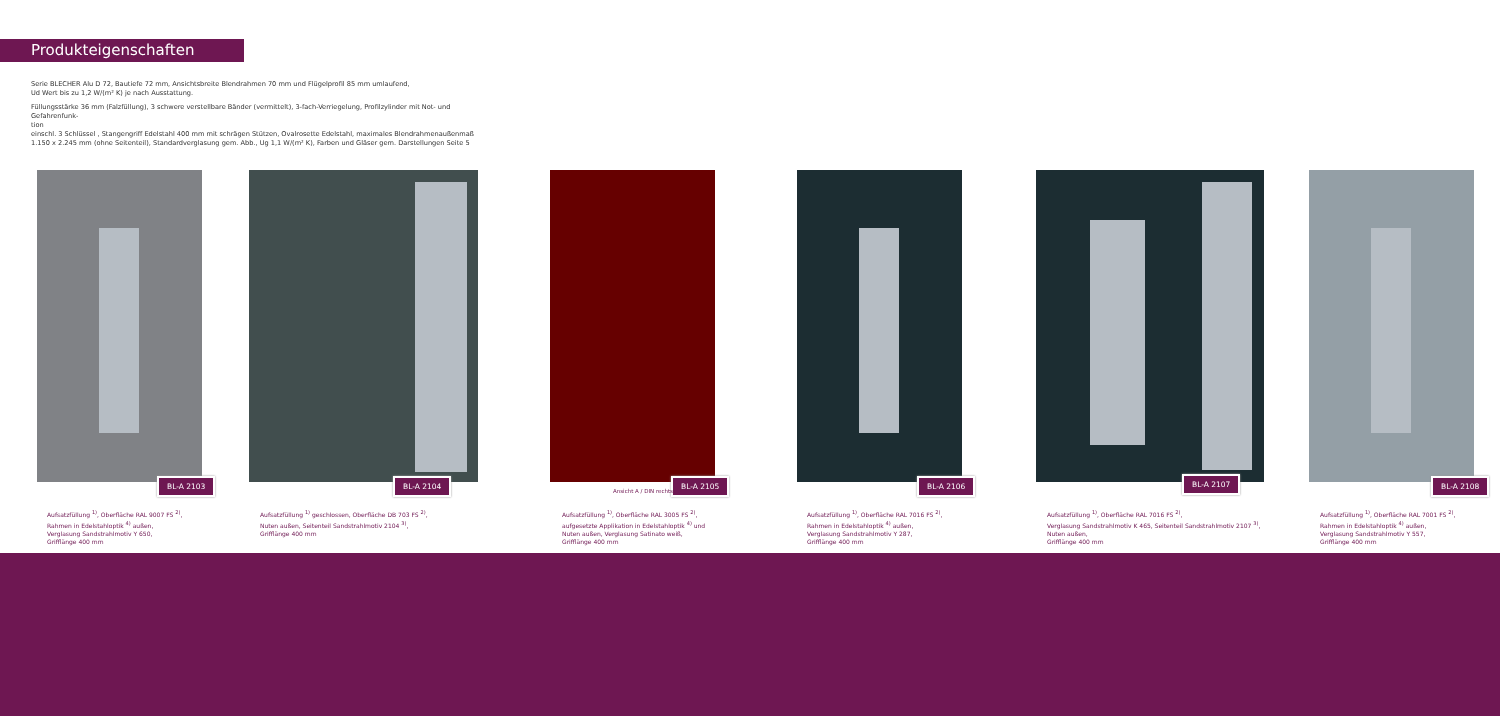Produkteigenschaften
Serie BLECHER Alu D 72, Bautiefe 72 mm, Ansichtsbreite Blendrahmen 70 mm und Flügelprofil 85 mm umlaufend,
Ud Wert bis zu 1,2 W/(m² K) je nach Ausstattung.
Füllungsstärke 36 mm (Falzfüllung), 3 schwere verstellbare Bänder (vermittelt), 3-fach-Verriegelung, Profilzylinder mit Not- und Gefahrenfunk-
tion
einschl. 3 Schlüssel , Stangengriff Edelstahl 400 mm mit schrägen Stützen, Ovalrosette Edelstahl, maximales Blendrahmenaußenmaß
1.150 x 2.245 mm (ohne Seitenteil), Standardverglasung gem. Abb., Ug 1,1 W/(m² K), Farben und Gläser gem. Darstellungen Seite 5
BL-A 2103
Aufsatzfüllung <sup>1)</sup>, Oberfläche RAL 9007 FS <sup>2)</sup>,
Rahmen in Edelstahloptik <sup>4)</sup> außen,
Verglasung Sandstrahlmotiv Y 650,
Grifflänge 400 mm
BL-A 2104
Aufsatzfüllung <sup>1)</sup> geschlossen, Oberfläche DB 703 FS <sup>2)</sup>,
Nuten außen, Seitenteil Sandstrahlmotiv 2104 <sup>3)</sup>,
Grifflänge 400 mm
BL-A 2105
Ansicht A / DIN rechts
Aufsatzfüllung <sup>1)</sup>, Oberfläche RAL 3005 FS <sup>2)</sup>,
aufgesetzte Applikation in Edelstahloptik <sup>4)</sup> und
Nuten außen, Verglasung Satinato weiß,
Grifflänge 400 mm
BL-A 2106
Aufsatzfüllung <sup>1)</sup>, Oberfläche RAL 7016 FS <sup>2)</sup>,
Rahmen in Edelstahloptik <sup>4)</sup> außen,
Verglasung Sandstrahlmotiv Y 287,
Grifflänge 400 mm
BL-A 2107
Aufsatzfüllung <sup>1)</sup>, Oberfläche RAL 7016 FS <sup>2)</sup>,
Verglasung Sandstrahlmotiv K 465, Seitenteil Sandstrahlmotiv 2107 <sup>3)</sup>,
Nuten außen,
Grifflänge 400 mm
BL-A 2108
Aufsatzfüllung <sup>1)</sup>, Oberfläche RAL 7001 FS <sup>2)</sup>,
Rahmen in Edelstahloptik <sup>4)</sup> außen,
Verglasung Sandstrahlmotiv Y 557,
Grifflänge 400 mm